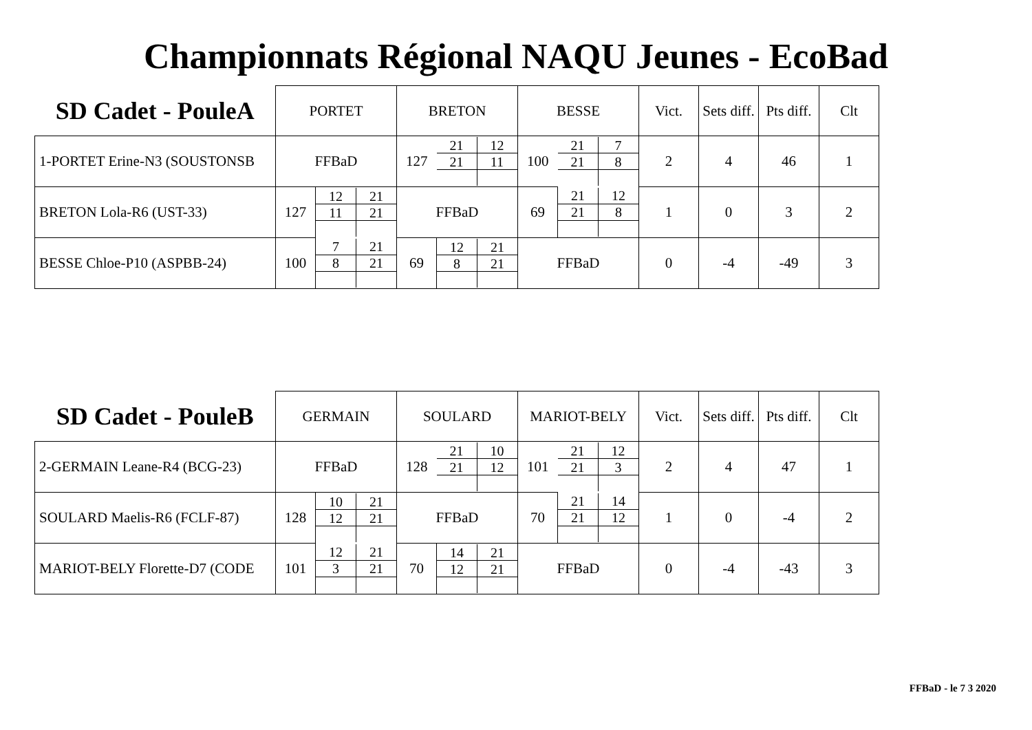Championnats Régional NAQU Jeunes - EcoBad
| SD Cadet - PouleA | PORTET | | BRETON | | BESSE | | Vict. | Sets diff. | Pts diff. | Clt |
| --- | --- | --- | --- | --- | --- | --- | --- | --- | --- | --- |
| 1-PORTET Erine-N3 (SOUSTONSB | FFBaD | | 127 | / 21 / 12 / / 21 / 11 / | 100 | / 21 / 7 / / 21 / 8 / | 2 | 4 | 46 | 1 |
| BRETON Lola-R6 (UST-33) | 127 | / 12 / 21 / / 11 / 21 / | FFBaD | | 69 | / 21 / 12 / / 21 / 8 / | 1 | 0 | 3 | 2 |
| BESSE Chloe-P10 (ASPBB-24) | 100 | / 7 / 21 / / 8 / 21 / | 69 | / 12 / 21 / / 8 / 21 / | FFBaD | | 0 | -4 | -49 | 3 |
| SD Cadet - PouleB | GERMAIN | | SOULARD | | MARIOT-BELY | | Vict. | Sets diff. | Pts diff. | Clt |
| --- | --- | --- | --- | --- | --- | --- | --- | --- | --- | --- |
| 2-GERMAIN Leane-R4 (BCG-23) | FFBaD | | 128 | / 21 / 10 / / 21 / 12 / | 101 | / 21 / 12 / / 21 / 3 / | 2 | 4 | 47 | 1 |
| SOULARD Maelis-R6 (FCLF-87) | 128 | / 10 / 21 / / 12 / 21 / | FFBaD | | 70 | / 21 / 14 / / 21 / 12 / | 1 | 0 | -4 | 2 |
| MARIOT-BELY Florette-D7 (CODE | 101 | / 12 / 21 / / 3 / 21 / | 70 | / 14 / 21 / / 12 / 21 / | FFBaD | | 0 | -4 | -43 | 3 |
FFBaD - le 7 3 2020